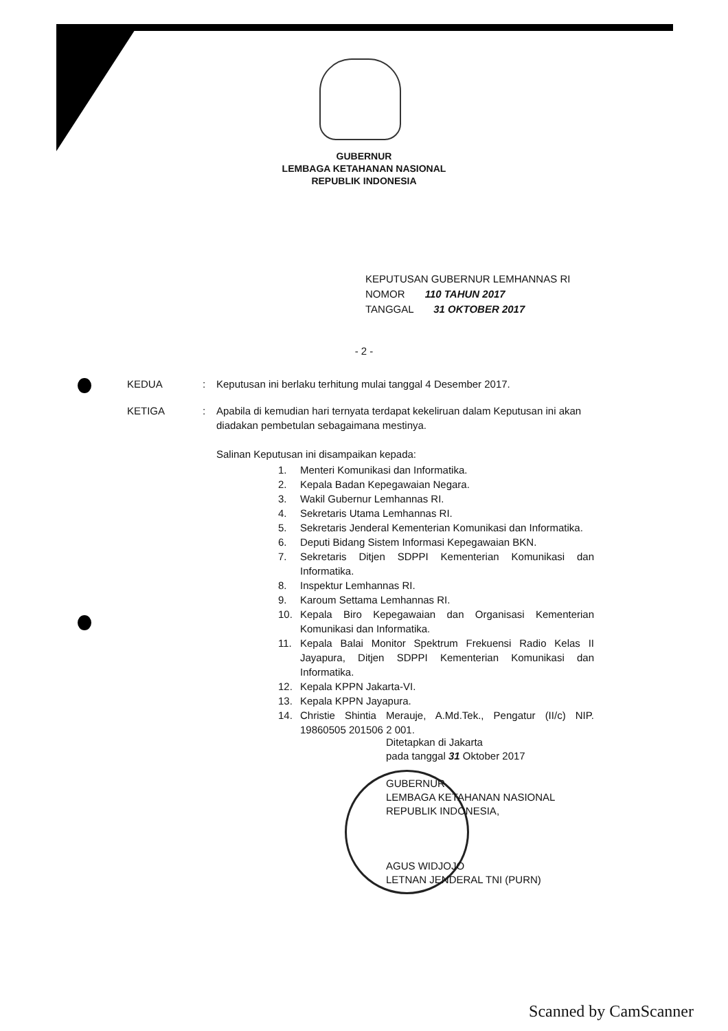GUBERNUR
LEMBAGA KETAHANAN NASIONAL
REPUBLIK INDONESIA
KEPUTUSAN GUBERNUR LEMHANNAS RI
NOMOR 110 TAHUN 2017
TANGGAL 31 OKTOBER 2017
- 2 -
KEDUA : Keputusan ini berlaku terhitung mulai tanggal 4 Desember 2017.
KETIGA : Apabila di kemudian hari ternyata terdapat kekeliruan dalam Keputusan ini akan diadakan pembetulan sebagaimana mestinya.
Salinan Keputusan ini disampaikan kepada:
1. Menteri Komunikasi dan Informatika.
2. Kepala Badan Kepegawaian Negara.
3. Wakil Gubernur Lemhannas RI.
4. Sekretaris Utama Lemhannas RI.
5. Sekretaris Jenderal Kementerian Komunikasi dan Informatika.
6. Deputi Bidang Sistem Informasi Kepegawaian BKN.
7. Sekretaris Ditjen SDPPI Kementerian Komunikasi dan Informatika.
8. Inspektur Lemhannas RI.
9. Karoum Settama Lemhannas RI.
10. Kepala Biro Kepegawaian dan Organisasi Kementerian Komunikasi dan Informatika.
11. Kepala Balai Monitor Spektrum Frekuensi Radio Kelas II Jayapura, Ditjen SDPPI Kementerian Komunikasi dan Informatika.
12. Kepala KPPN Jakarta-VI.
13. Kepala KPPN Jayapura.
14. Christie Shintia Merauje, A.Md.Tek., Pengatur (II/c) NIP. 19860505 201506 2 001.
Ditetapkan di Jakarta
pada tanggal 31 Oktober 2017
GUBERNUR
LEMBAGA KETAHANAN NASIONAL
REPUBLIK INDONESIA,
AGUS WIDJOJO
LETNAN JENDERAL TNI (PURN)
Scanned by CamScanner